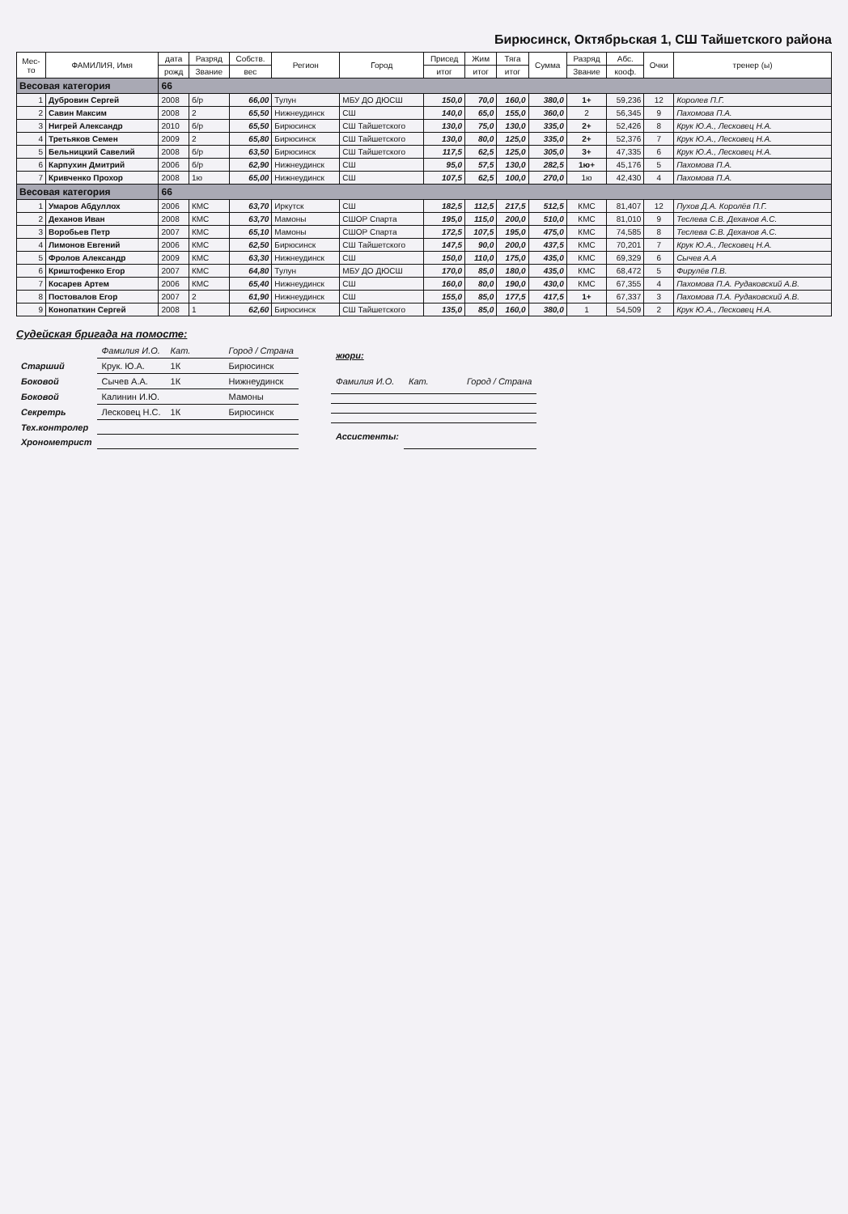Бирюсинск, Октябрьская 1, СШ Тайшетского района
| Мес- то | ФАМИЛИЯ, Имя | дата | Разряд | Собств. | Регион | Город | Присед | Жим | Тяга | Сумма | Разряд | Абс. | Очки | тренер (ы) |
| --- | --- | --- | --- | --- | --- | --- | --- | --- | --- | --- | --- | --- | --- | --- |
| | | рожд | Звание | вес | | | итог | итог | итог | | Звание | кооф. | | |
| Весовая категория | | 66 | | | | | | | | | | | | |
| 1 | Дубровин Сергей | 2008 | б/р | 66,00 | Тулун | МБУ ДО ДЮСШ | 150,0 | 70,0 | 160,0 | 380,0 | 1+ | 59,236 | 12 | Королев П.Г. |
| 2 | Савин Максим | 2008 | 2 | 65,50 | Нижнеудинск | СШ | 140,0 | 65,0 | 155,0 | 360,0 | 2 | 56,345 | 9 | Пахомова П.А. |
| 3 | Нигрей Александр | 2010 | б/р | 65,50 | Бирюсинск | СШ Тайшетского | 130,0 | 75,0 | 130,0 | 335,0 | 2+ | 52,426 | 8 | Крук Ю.А., Лесковец Н.А. |
| 4 | Третьяков Семен | 2009 | 2 | 65,80 | Бирюсинск | СШ Тайшетского | 130,0 | 80,0 | 125,0 | 335,0 | 2+ | 52,376 | 7 | Крук Ю.А., Лесковец Н.А. |
| 5 | Бельницкий Савелий | 2008 | б/р | 63,50 | Бирюсинск | СШ Тайшетского | 117,5 | 62,5 | 125,0 | 305,0 | 3+ | 47,335 | 6 | Крук Ю.А., Лесковец Н.А. |
| 6 | Карпухин Дмитрий | 2006 | б/р | 62,90 | Нижнеудинск | СШ | 95,0 | 57,5 | 130,0 | 282,5 | 1ю+ | 45,176 | 5 | Пахомова П.А. |
| 7 | Кривченко Прохор | 2008 | 1ю | 65,00 | Нижнеудинск | СШ | 107,5 | 62,5 | 100,0 | 270,0 | 1ю | 42,430 | 4 | Пахомова П.А. |
| Весовая категория | | 66 | | | | | | | | | | | | |
| 1 | Умаров Абдуллох | 2006 | КМС | 63,70 | Иркутск | СШ | 182,5 | 112,5 | 217,5 | 512,5 | КМС | 81,407 | 12 | Пухов Д.А. Королёв П.Г. |
| 2 | Деханов Иван | 2008 | КМС | 63,70 | Мамоны | СШОР Спарта | 195,0 | 115,0 | 200,0 | 510,0 | КМС | 81,010 | 9 | Теслева С.В. Деханов А.С. |
| 3 | Воробьев Петр | 2007 | КМС | 65,10 | Мамоны | СШОР Спарта | 172,5 | 107,5 | 195,0 | 475,0 | КМС | 74,585 | 8 | Теслева С.В. Деханов А.С. |
| 4 | Лимонов Евгений | 2006 | КМС | 62,50 | Бирюсинск | СШ Тайшетского | 147,5 | 90,0 | 200,0 | 437,5 | КМС | 70,201 | 7 | Крук Ю.А., Лесковец Н.А. |
| 5 | Фролов Александр | 2009 | КМС | 63,30 | Нижнеудинск | СШ | 150,0 | 110,0 | 175,0 | 435,0 | КМС | 69,329 | 6 | Сычев А.А |
| 6 | Криштофенко Егор | 2007 | КМС | 64,80 | Тулун | МБУ ДО ДЮСШ | 170,0 | 85,0 | 180,0 | 435,0 | КМС | 68,472 | 5 | Фирулёв П.В. |
| 7 | Косарев Артем | 2006 | КМС | 65,40 | Нижнеудинск | СШ | 160,0 | 80,0 | 190,0 | 430,0 | КМС | 67,355 | 4 | Пахомова П.А. Рудаковский А.В. |
| 8 | Постовалов Егор | 2007 | 2 | 61,90 | Нижнеудинск | СШ | 155,0 | 85,0 | 177,5 | 417,5 | 1+ | 67,337 | 3 | Пахомова П.А. Рудаковский А.В. |
| 9 | Конопаткин Сергей | 2008 | 1 | 62,60 | Бирюсинск | СШ Тайшетского | 135,0 | 85,0 | 160,0 | 380,0 | 1 | 54,509 | 2 | Крук Ю.А., Лесковец Н.А. |
Судейская бригада на помосте:
| | Фамилия И.О. | Кат. | Город / Страна |
| Старший | Крук. Ю.А. | 1К | Бирюсинск |
| Боковой | Сычев А.А. | 1К | Нижнеудинск |
| Боковой | Калинин И.Ю. | | Мамоны |
| Секретрь | Лесковец Н.С. | 1К | Бирюсинск |
| Тех.контролер | | | |
| Хронометрист | | | |
| жюри: | | |
| Фамилия И.О. | Кат. | Город / Страна |
| Ассистенты: | | |